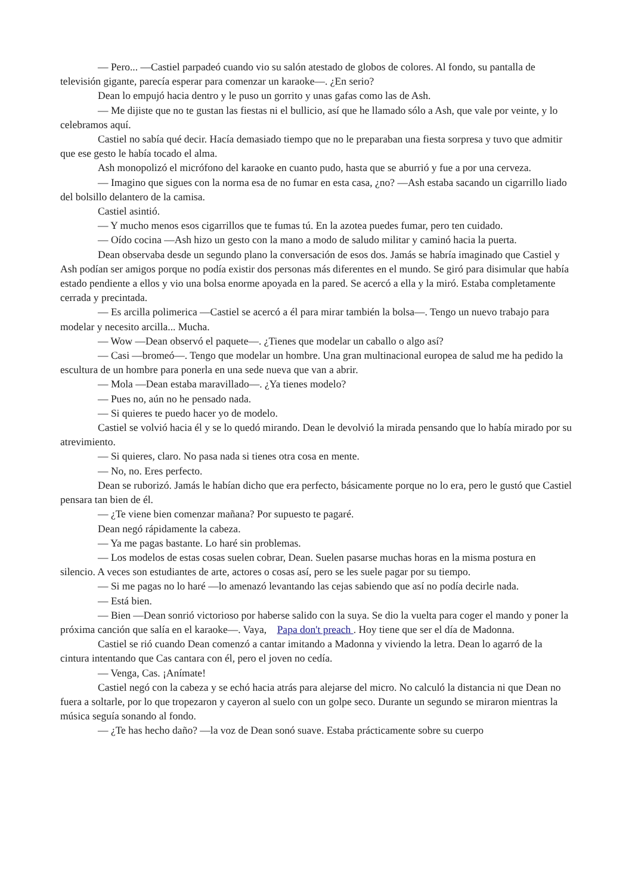— Pero... —Castiel parpadeó cuando vio su salón atestado de globos de colores. Al fondo, su pantalla de televisión gigante, parecía esperar para comenzar un karaoke—. ¿En serio?
Dean lo empujó hacia dentro y le puso un gorrito y unas gafas como las de Ash.
— Me dijiste que no te gustan las fiestas ni el bullicio, así que he llamado sólo a Ash, que vale por veinte, y lo celebramos aquí.
Castiel no sabía qué decir. Hacía demasiado tiempo que no le preparaban una fiesta sorpresa y tuvo que admitir que ese gesto le había tocado el alma.
Ash monopolizó el micrófono del karaoke en cuanto pudo, hasta que se aburrió y fue a por una cerveza.
— Imagino que sigues con la norma esa de no fumar en esta casa, ¿no? —Ash estaba sacando un cigarrillo liado del bolsillo delantero de la camisa.
Castiel asintió.
— Y mucho menos esos cigarrillos que te fumas tú. En la azotea puedes fumar, pero ten cuidado.
— Oído cocina —Ash hizo un gesto con la mano a modo de saludo militar y caminó hacia la puerta.
Dean observaba desde un segundo plano la conversación de esos dos. Jamás se habría imaginado que Castiel y Ash podían ser amigos porque no podía existir dos personas más diferentes en el mundo. Se giró para disimular que había estado pendiente a ellos y vio una bolsa enorme apoyada en la pared. Se acercó a ella y la miró. Estaba completamente cerrada y precintada.
— Es arcilla polimerica —Castiel se acercó a él para mirar también la bolsa—. Tengo un nuevo trabajo para modelar y necesito arcilla... Mucha.
— Wow —Dean observó el paquete—. ¿Tienes que modelar un caballo o algo así?
— Casi —bromeó—. Tengo que modelar un hombre. Una gran multinacional europea de salud me ha pedido la escultura de un hombre para ponerla en una sede nueva que van a abrir.
— Mola —Dean estaba maravillado—. ¿Ya tienes modelo?
— Pues no, aún no he pensado nada.
— Si quieres te puedo hacer yo de modelo.
Castiel se volvió hacia él y se lo quedó mirando. Dean le devolvió la mirada pensando que lo había mirado por su atrevimiento.
— Si quieres, claro. No pasa nada si tienes otra cosa en mente.
— No, no. Eres perfecto.
Dean se ruborizó. Jamás le habían dicho que era perfecto, básicamente porque no lo era, pero le gustó que Castiel pensara tan bien de él.
— ¿Te viene bien comenzar mañana? Por supuesto te pagaré.
Dean negó rápidamente la cabeza.
— Ya me pagas bastante. Lo haré sin problemas.
— Los modelos de estas cosas suelen cobrar, Dean. Suelen pasarse muchas horas en la misma postura en silencio. A veces son estudiantes de arte, actores o cosas así, pero se les suele pagar por su tiempo.
— Si me pagas no lo haré —lo amenazó levantando las cejas sabiendo que así no podía decirle nada.
— Está bien.
— Bien —Dean sonrió victorioso por haberse salido con la suya. Se dio la vuelta para coger el mando y poner la próxima canción que salía en el karaoke—. Vaya, Papa don't preach . Hoy tiene que ser el día de Madonna.
Castiel se rió cuando Dean comenzó a cantar imitando a Madonna y viviendo la letra. Dean lo agarró de la cintura intentando que Cas cantara con él, pero el joven no cedía.
— Venga, Cas. ¡Anímate!
Castiel negó con la cabeza y se echó hacia atrás para alejarse del micro. No calculó la distancia ni que Dean no fuera a soltarle, por lo que tropezaron y cayeron al suelo con un golpe seco. Durante un segundo se miraron mientras la música seguía sonando al fondo.
— ¿Te has hecho daño? —la voz de Dean sonó suave. Estaba prácticamente sobre su cuerpo